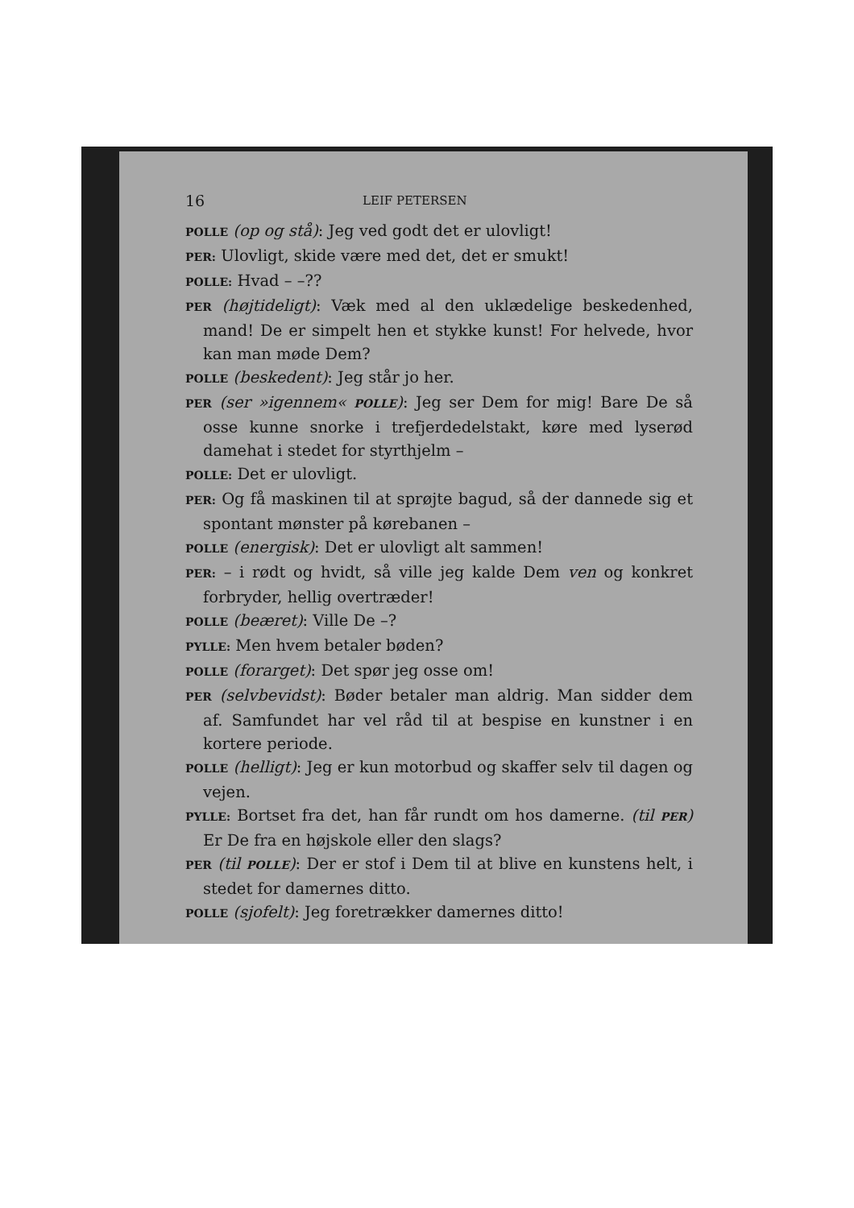16 LEIF PETERSEN
POLLE (op og stå): Jeg ved godt det er ulovligt!
PER: Ulovligt, skide være med det, det er smukt!
POLLE: Hvad – –??
PER (højtideligt): Væk med al den uklædelige beskedenhed, mand! De er simpelt hen et stykke kunst! For helvede, hvor kan man møde Dem?
POLLE (beskedent): Jeg står jo her.
PER (ser »igennem« POLLE): Jeg ser Dem for mig! Bare De så osse kunne snorke i trefjerdedelstakt, køre med lyserød damehat i stedet for styrthjelm –
POLLE: Det er ulovligt.
PER: Og få maskinen til at sprøjte bagud, så der dannede sig et spontant mønster på kørebanen –
POLLE (energisk): Det er ulovligt alt sammen!
PER: – i rødt og hvidt, så ville jeg kalde Dem ven og konkret forbryder, hellig overtræder!
POLLE (beæret): Ville De –?
PYLLE: Men hvem betaler bøden?
POLLE (forarget): Det spør jeg osse om!
PER (selvbevidst): Bøder betaler man aldrig. Man sidder dem af. Samfundet har vel råd til at bespise en kunstner i en kortere periode.
POLLE (helligt): Jeg er kun motorbud og skaffer selv til dagen og vejen.
PYLLE: Bortset fra det, han får rundt om hos damerne. (til PER) Er De fra en højskole eller den slags?
PER (til POLLE): Der er stof i Dem til at blive en kunstens helt, i stedet for damernes ditto.
POLLE (sjofelt): Jeg foretrækker damernes ditto!